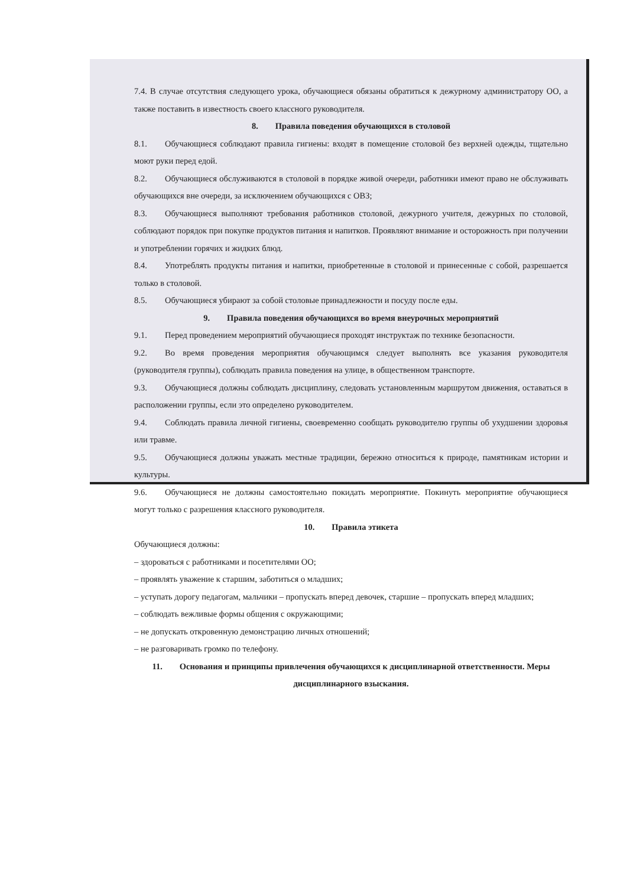7.4. В случае отсутствия следующего урока, обучающиеся обязаны обратиться к дежурному администратору ОО, а также поставить в известность своего классного руководителя.
8. Правила поведения обучающихся в столовой
8.1. Обучающиеся соблюдают правила гигиены: входят в помещение столовой без верхней одежды, тщательно моют руки перед едой.
8.2. Обучающиеся обслуживаются в столовой в порядке живой очереди, работники имеют право не обслуживать обучающихся вне очереди, за исключением обучающихся с ОВЗ;
8.3. Обучающиеся выполняют требования работников столовой, дежурного учителя, дежурных по столовой, соблюдают порядок при покупке продуктов питания и напитков. Проявляют внимание и осторожность при получении и употреблении горячих и жидких блюд.
8.4. Употреблять продукты питания и напитки, приобретенные в столовой и принесенные с собой, разрешается только в столовой.
8.5. Обучающиеся убирают за собой столовые принадлежности и посуду после еды.
9. Правила поведения обучающихся во время внеурочных мероприятий
9.1. Перед проведением мероприятий обучающиеся проходят инструктаж по технике безопасности.
9.2. Во время проведения мероприятия обучающимся следует выполнять все указания руководителя (руководителя группы), соблюдать правила поведения на улице, в общественном транспорте.
9.3. Обучающиеся должны соблюдать дисциплину, следовать установленным маршрутом движения, оставаться в расположении группы, если это определено руководителем.
9.4. Соблюдать правила личной гигиены, своевременно сообщать руководителю группы об ухудшении здоровья или травме.
9.5. Обучающиеся должны уважать местные традиции, бережно относиться к природе, памятникам истории и культуры.
9.6. Обучающиеся не должны самостоятельно покидать мероприятие. Покинуть мероприятие обучающиеся могут только с разрешения классного руководителя.
10. Правила этикета
Обучающиеся должны:
– здороваться с работниками и посетителями ОО;
– проявлять уважение к старшим, заботиться о младших;
– уступать дорогу педагогам, мальчики – пропускать вперед девочек, старшие – пропускать вперед младших;
– соблюдать вежливые формы общения с окружающими;
– не допускать откровенную демонстрацию личных отношений;
– не разговаривать громко по телефону.
11. Основания и принципы привлечения обучающихся к дисциплинарной ответственности. Меры дисциплинарного взыскания.